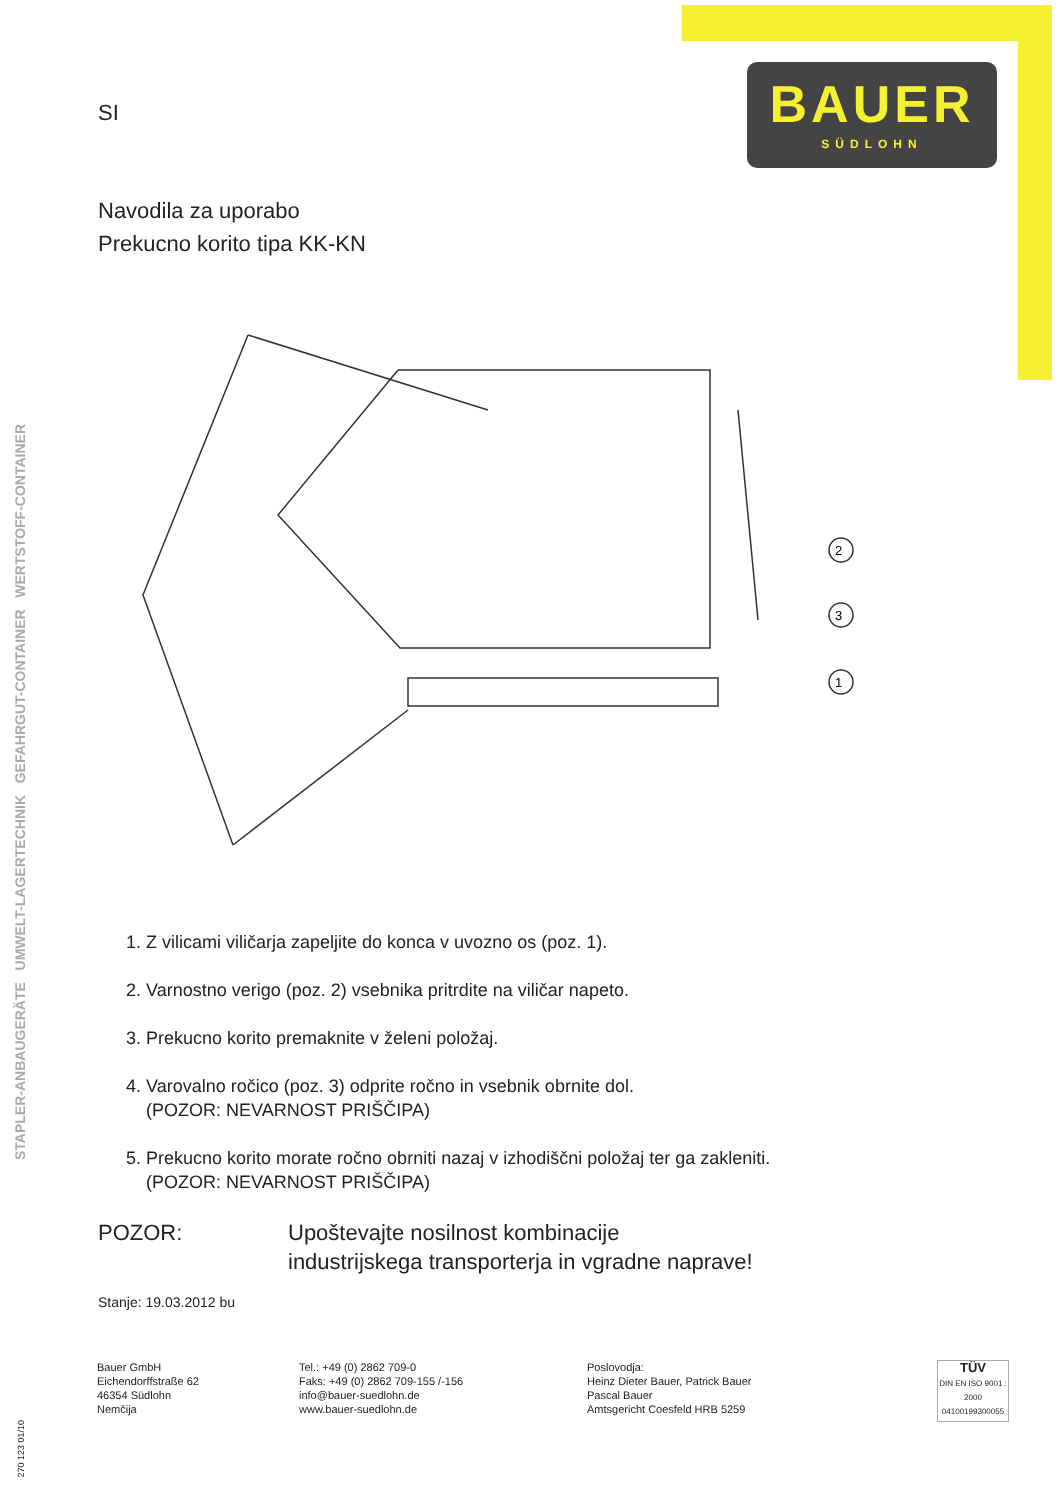BAUER
SÜDLOHN
STAPLER-ANBAUGERÄTE UMWELT-LAGERTECHNIK GEFAHRGUT-CONTAINER WERTSTOFF-CONTAINER
SI
Navodila za uporabo
Prekucno korito tipa KK-KN
2
3
1
1. Z vilicami viličarja zapeljite do konca v uvozno os (poz. 1).
2. Varnostno verigo (poz. 2) vsebnika pritrdite na viličar napeto.
3. Prekucno korito premaknite v želeni položaj.
4. Varovalno ročico (poz. 3) odprite ročno in vsebnik obrnite dol.
(POZOR: NEVARNOST PRIŠČIPA)
5. Prekucno korito morate ročno obrniti nazaj v izhodiščni položaj ter ga zakleniti.
(POZOR: NEVARNOST PRIŠČIPA)
POZOR: Upoštevajte nosilnost kombinacije
industrijskega transporterja in vgradne naprave!
Stanje: 19.03.2012 bu
Bauer GmbH
Eichendorffstraße 62
46354 Südlohn
Nemčija
Tel.: +49 (0) 2862 709-0
Faks: +49 (0) 2862 709-155 /-156
info@bauer-suedlohn.de
www.bauer-suedlohn.de
Poslovodja:
Heinz Dieter Bauer, Patrick Bauer
Pascal Bauer
Amtsgericht Coesfeld HRB 5259
TÜV
DIN EN ISO 9001 : 2000
04100199300055
270 123 01/10